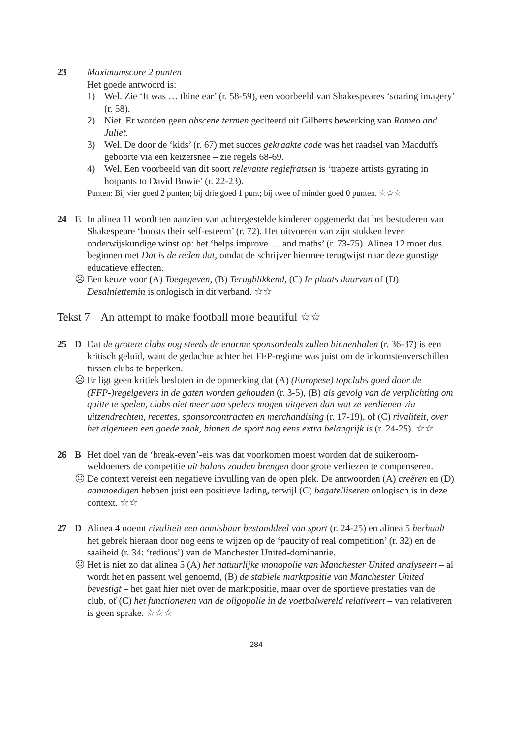23 Maximumscore 2 punten
Het goede antwoord is:
1) Wel. Zie ‘It was … thine ear’ (r. 58-59), een voorbeeld van Shakespeares ‘soaring imagery’ (r. 58).
2) Niet. Er worden geen obscene termen geciteerd uit Gilberts bewerking van Romeo and Juliet.
3) Wel. De door de ‘kids’ (r. 67) met succes gekraakte code was het raadsel van Macduffs geboorte via een keizersnee – zie regels 68-69.
4) Wel. Een voorbeeld van dit soort relevante regiefratsen is ‘trapeze artists gyrating in hotpants to David Bowie’ (r. 22-23).
Punten: Bij vier goed 2 punten; bij drie goed 1 punt; bij twee of minder goed 0 punten. ☆☆☆
24 E In alinea 11 wordt ten aanzien van achtergestelde kinderen opgemerkt dat het bestuderen van Shakespeare ‘boosts their self-esteem’ (r. 72). Het uitvoeren van zijn stukken levert onderwijskundige winst op: het ‘helps improve … and maths’ (r. 73-75). Alinea 12 moet dus beginnen met Dat is de reden dat, omdat de schrijver hiermee terugwijst naar deze gunstige educatieve effecten.
☹ Een keuze voor (A) Toegegeven, (B) Terugblikkend, (C) In plaats daarvan of (D) Desalniettemin is onlogisch in dit verband. ☆☆
Tekst 7 An attempt to make football more beautiful ☆☆
25 D Dat de grotere clubs nog steeds de enorme sponsordeals zullen binnenhalen (r. 36-37) is een kritisch geluid, want de gedachte achter het FFP-regime was juist om de inkomstenverschillen tussen clubs te beperken.
☹ Er ligt geen kritiek besloten in de opmerking dat (A) (Europese) topclubs goed door de (FFP-)regelgevers in de gaten worden gehouden (r. 3-5), (B) als gevolg van de verplichting om quitte te spelen, clubs niet meer aan spelers mogen uitgeven dan wat ze verdienen via uitzendrechten, recettes, sponsorcontracten en merchandising (r. 17-19), of (C) rivaliteit, over het algemeen een goede zaak, binnen de sport nog eens extra belangrijk is (r. 24-25). ☆☆
26 B Het doel van de ‘break-even’-eis was dat voorkomen moest worden dat de suikeroom-weldoeners de competitie uit balans zouden brengen door grote verliezen te compenseren.
☹ De context vereist een negatieve invulling van de open plek. De antwoorden (A) creëren en (D) aanmoedigen hebben juist een positieve lading, terwijl (C) bagatelliseren onlogisch is in deze context. ☆☆
27 D Alinea 4 noemt rivaliteit een onmisbaar bestanddeel van sport (r. 24-25) en alinea 5 herhaalt het gebrek hieraan door nog eens te wijzen op de ‘paucity of real competition’ (r. 32) en de saaiheid (r. 34: ‘tedious’) van de Manchester United-dominantie.
☹ Het is niet zo dat alinea 5 (A) het natuurlijke monopolie van Manchester United analyseert – al wordt het en passent wel genoemd, (B) de stabiele marktpositie van Manchester United bevestigt – het gaat hier niet over de marktpositie, maar over de sportieve prestaties van de club, of (C) het functioneren van de oligopolie in de voetbalwereld relativeert – van relativeren is geen sprake. ☆☆☆
284